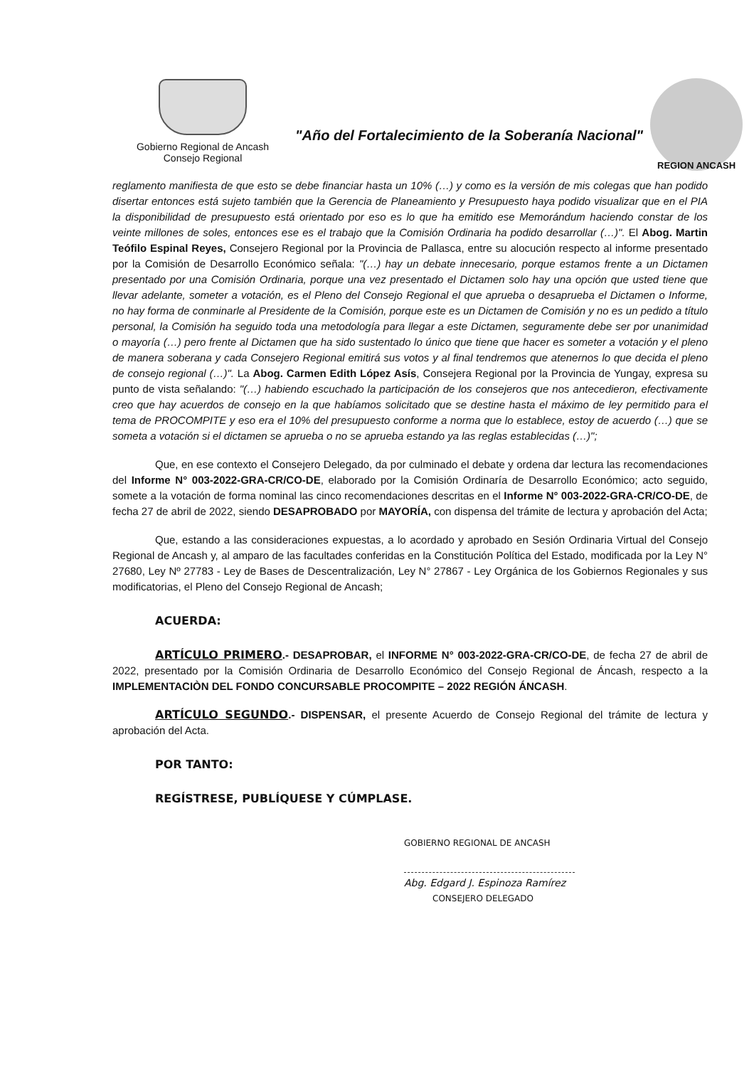Gobierno Regional de Ancash
Consejo Regional
"Año del Fortalecimiento de la Soberanía Nacional"
REGION ANCASH
reglamento manifiesta de que esto se debe financiar hasta un 10% (…) y como es la versión de mis colegas que han podido disertar entonces está sujeto también que la Gerencia de Planeamiento y Presupuesto haya podido visualizar que en el PIA la disponibilidad de presupuesto está orientado por eso es lo que ha emitido ese Memorándum haciendo constar de los veinte millones de soles, entonces ese es el trabajo que la Comisión Ordinaria ha podido desarrollar (…)". El Abog. Martin Teófilo Espinal Reyes, Consejero Regional por la Provincia de Pallasca, entre su alocución respecto al informe presentado por la Comisión de Desarrollo Económico señala: "(…) hay un debate innecesario, porque estamos frente a un Dictamen presentado por una Comisión Ordinaria, porque una vez presentado el Dictamen solo hay una opción que usted tiene que llevar adelante, someter a votación, es el Pleno del Consejo Regional el que aprueba o desaprueba el Dictamen o Informe, no hay forma de conminarle al Presidente de la Comisión, porque este es un Dictamen de Comisión y no es un pedido a título personal, la Comisión ha seguido toda una metodología para llegar a este Dictamen, seguramente debe ser por unanimidad o mayoría (…) pero frente al Dictamen que ha sido sustentado lo único que tiene que hacer es someter a votación y el pleno de manera soberana y cada Consejero Regional emitirá sus votos y al final tendremos que atenernos lo que decida el pleno de consejo regional (…)". La Abog. Carmen Edith López Asís, Consejera Regional por la Provincia de Yungay, expresa su punto de vista señalando: "(…) habiendo escuchado la participación de los consejeros que nos antecedieron, efectivamente creo que hay acuerdos de consejo en la que habíamos solicitado que se destine hasta el máximo de ley permitido para el tema de PROCOMPITE y eso era el 10% del presupuesto conforme a norma que lo establece, estoy de acuerdo (…) que se someta a votación si el dictamen se aprueba o no se aprueba estando ya las reglas establecidas (…)";
Que, en ese contexto el Consejero Delegado, da por culminado el debate y ordena dar lectura las recomendaciones del Informe N° 003-2022-GRA-CR/CO-DE, elaborado por la Comisión Ordinaría de Desarrollo Económico; acto seguido, somete a la votación de forma nominal las cinco recomendaciones descritas en el Informe N° 003-2022-GRA-CR/CO-DE, de fecha 27 de abril de 2022, siendo DESAPROBADO por MAYORÍA, con dispensa del trámite de lectura y aprobación del Acta;
Que, estando a las consideraciones expuestas, a lo acordado y aprobado en Sesión Ordinaria Virtual del Consejo Regional de Ancash y, al amparo de las facultades conferidas en la Constitución Política del Estado, modificada por la Ley N° 27680, Ley Nº 27783 - Ley de Bases de Descentralización, Ley N° 27867 - Ley Orgánica de los Gobiernos Regionales y sus modificatorias, el Pleno del Consejo Regional de Ancash;
ACUERDA:
ARTÍCULO PRIMERO.- DESAPROBAR, el INFORME N° 003-2022-GRA-CR/CO-DE, de fecha 27 de abril de 2022, presentado por la Comisión Ordinaria de Desarrollo Económico del Consejo Regional de Áncash, respecto a la IMPLEMENTACIÒN DEL FONDO CONCURSABLE PROCOMPITE – 2022 REGIÓN ÁNCASH.
ARTÍCULO SEGUNDO.- DISPENSAR, el presente Acuerdo de Consejo Regional del trámite de lectura y aprobación del Acta.
POR TANTO:
REGÍSTRESE, PUBLÍQUESE Y CÚMPLASE.
GOBIERNO REGIONAL DE ANCASH
Abg. Edgard J. Espinoza Ramírez
CONSEJERO DELEGADO